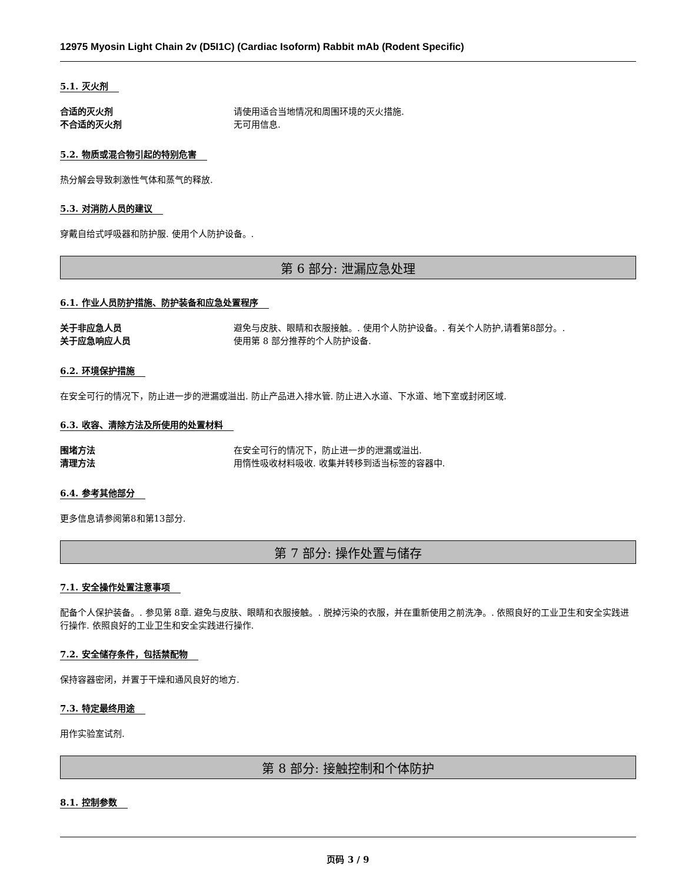12975 Myosin Light Chain 2v (D5I1C) (Cardiac Isoform) Rabbit mAb (Rodent Specific)
5.1. 灭火剂
合适的灭火剂 请使用适合当地情况和周围环境的灭火措施.
不合适的灭火剂 无可用信息.
5.2. 物质或混合物引起的特别危害
热分解会导致刺激性气体和蒸气的释放.
5.3. 对消防人员的建议
穿戴自给式呼吸器和防护服. 使用个人防护设备。.
第 6 部分: 泄漏应急处理
6.1. 作业人员防护措施、防护装备和应急处置程序
关于非应急人员 避免与皮肤、眼睛和衣服接触。. 使用个人防护设备。. 有关个人防护,请看第8部分。.
关于应急响应人员 使用第 8 部分推荐的个人防护设备.
6.2. 环境保护措施
在安全可行的情况下，防止进一步的泄漏或溢出. 防止产品进入排水管. 防止进入水道、下水道、地下室或封闭区域.
6.3. 收容、清除方法及所使用的处置材料
围堵方法 在安全可行的情况下，防止进一步的泄漏或溢出.
清理方法 用惰性吸收材料吸收. 收集并转移到适当标签的容器中.
6.4. 参考其他部分
更多信息请参阅第8和第13部分.
第 7 部分: 操作处置与储存
7.1. 安全操作处置注意事项
配备个人保护装备。. 参见第 8章. 避免与皮肤、眼睛和衣服接触。. 脱掉污染的衣服，并在重新使用之前洗净。. 依照良好的工业卫生和安全实践进行操作. 依照良好的工业卫生和安全实践进行操作.
7.2. 安全储存条件，包括禁配物
保持容器密闭，并置于干燥和通风良好的地方.
7.3. 特定最终用途
用作实验室试剂.
第 8 部分: 接触控制和个体防护
8.1. 控制参数
页码 3 / 9